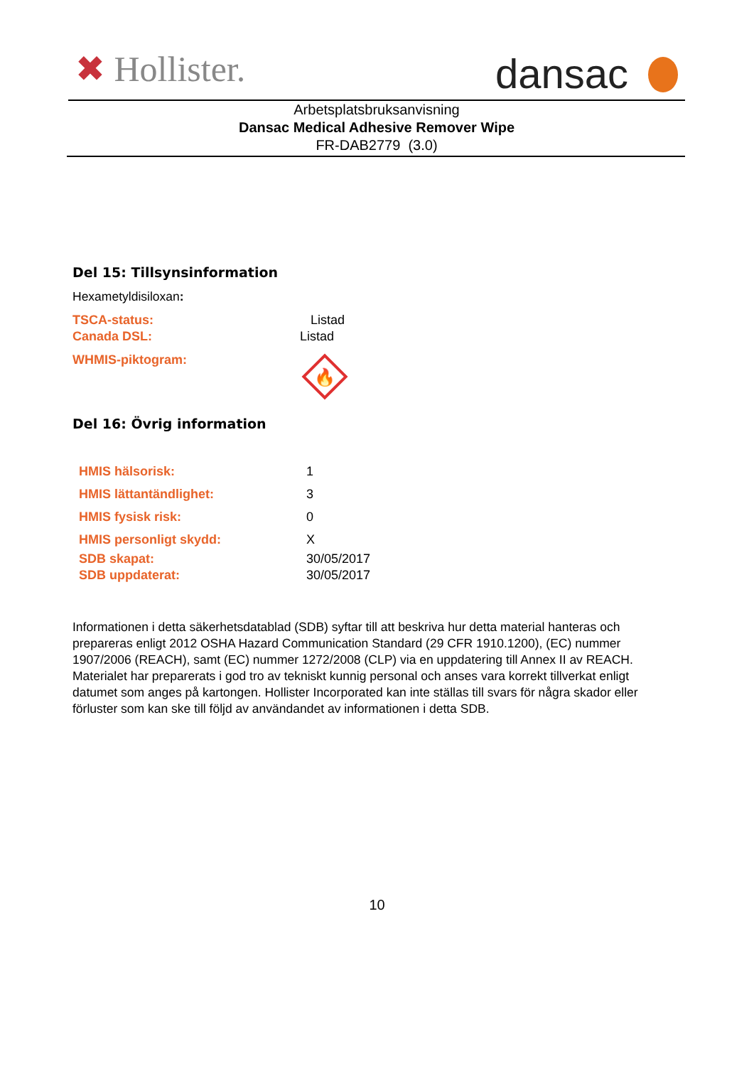✖ Hollister. dansac
Arbetsplatsbruksanvisning
Dansac Medical Adhesive Remover Wipe
FR-DAB2779 (3.0)
Del 15: Tillsynsinformation
Hexametyldisiloxan:
TSCA-status: Listad
Canada DSL: Listad
WHMIS-piktogram:
🔥
Del 16: Övrig information
HMIS hälsorisk: 1
HMIS lättantändlighet: 3
HMIS fysisk risk: 0
HMIS personligt skydd: X
SDB skapat: 30/05/2017
SDB uppdaterat: 30/05/2017
Informationen i detta säkerhetsdatablad (SDB) syftar till att beskriva hur detta material hanteras och prepareras enligt 2012 OSHA Hazard Communication Standard (29 CFR 1910.1200), (EC) nummer 1907/2006 (REACH), samt (EC) nummer 1272/2008 (CLP) via en uppdatering till Annex II av REACH. Materialet har preparerats i god tro av tekniskt kunnig personal och anses vara korrekt tillverkat enligt datumet som anges på kartongen. Hollister Incorporated kan inte ställas till svars för några skador eller förluster som kan ske till följd av användandet av informationen i detta SDB.
10